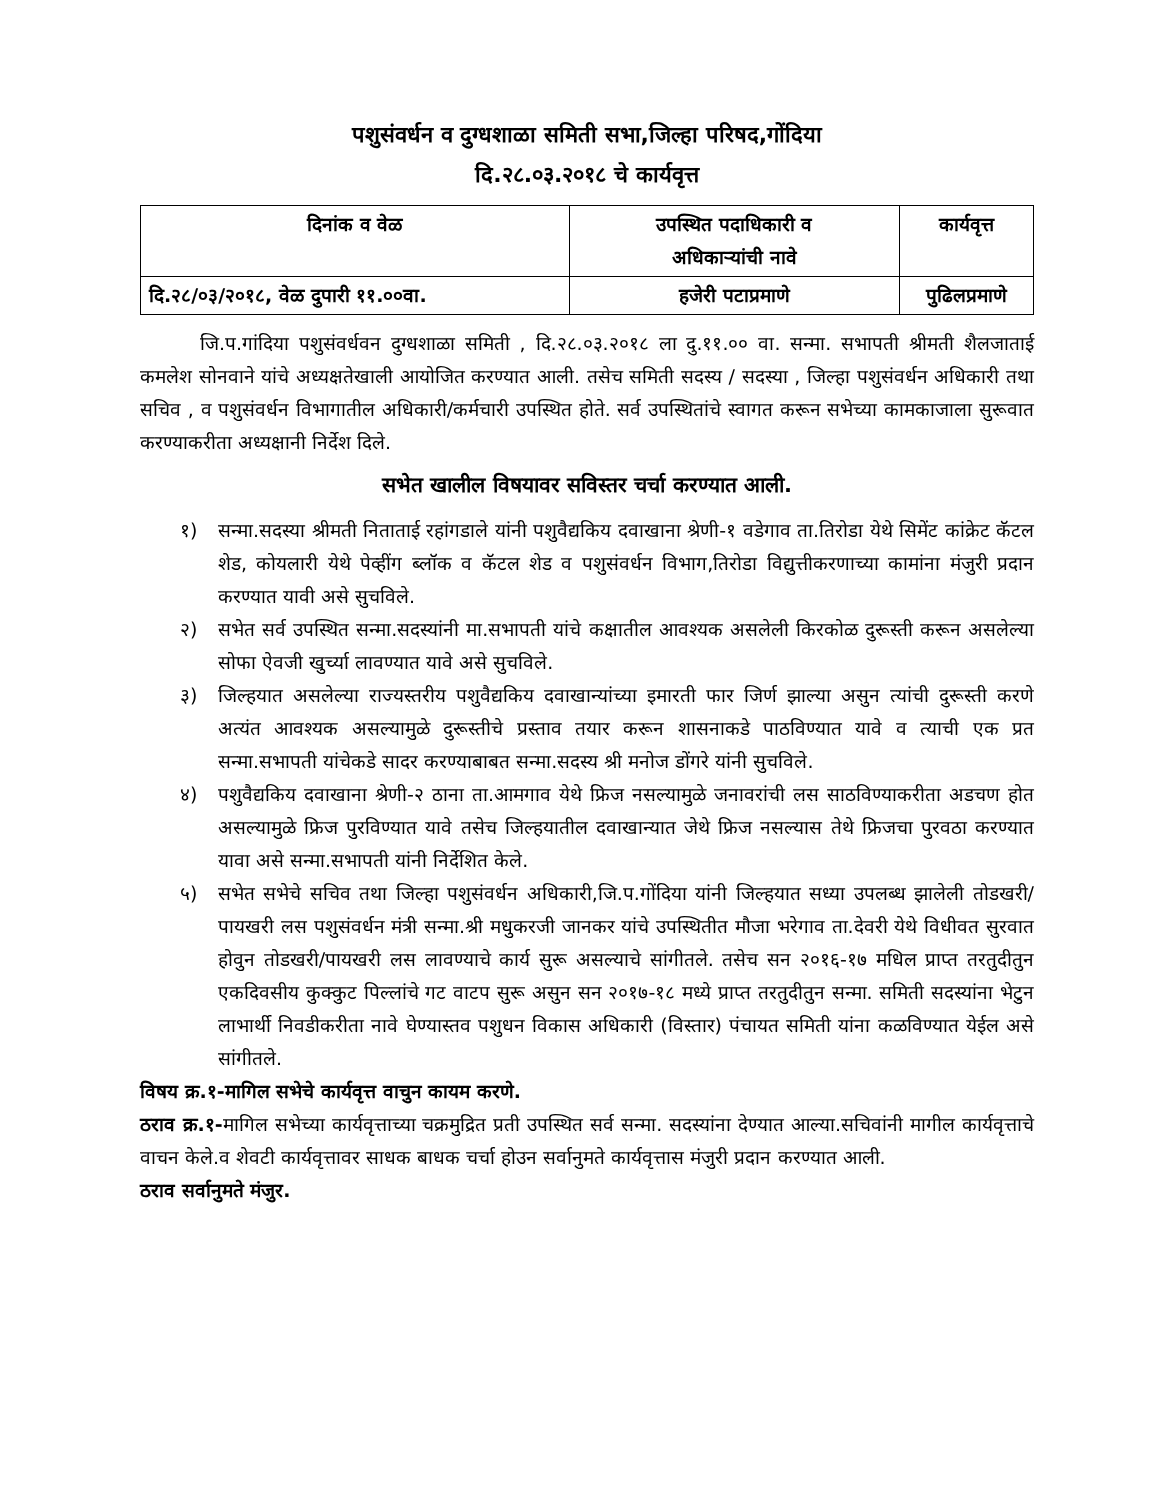पशुसंवर्धन व दुग्धशाळा समिती सभा,जिल्हा परिषद,गोंदिया
दि.२८.०३.२०१८ चे कार्यवृत्त
| दिनांक व वेळ | उपस्थित पदाधिकारी व अधिकाऱ्यांची नावे | कार्यवृत्त |
| --- | --- | --- |
| दि.२८/०३/२०१८, वेळ दुपारी ११.००वा. | हजेरी पटाप्रमाणे | पुढिलप्रमाणे |
जि.प.गांदिया पशुसंवर्धवन दुग्धशाळा समिती , दि.२८.०३.२०१८ ला दु.११.०० वा. सन्मा. सभापती श्रीमती शैलजाताई कमलेश सोनवाने यांचे अध्यक्षतेखाली आयोजित करण्यात आली. तसेच समिती सदस्य / सदस्या , जिल्हा पशुसंवर्धन अधिकारी तथा सचिव , व पशुसंवर्धन विभागातील अधिकारी/कर्मचारी उपस्थित होते. सर्व उपस्थितांचे स्वागत करून सभेच्या कामकाजाला सुरूवात करण्याकरीता अध्यक्षानी निर्देश दिले.
सभेत खालील विषयावर सविस्तर चर्चा करण्यात आली.
१) सन्मा.सदस्या श्रीमती निताताई रहांगडाले यांनी पशुवैद्यकिय दवाखाना श्रेणी-१ वडेगाव ता.तिरोडा येथे सिमेंट कांक्रेट कॅटल शेड, कोयलारी येथे पेव्हींग ब्लॉक व कॅटल शेड व पशुसंवर्धन विभाग,तिरोडा विद्युत्तीकरणाच्या कामांना मंजुरी प्रदान करण्यात यावी असे सुचविले.
२) सभेत सर्व उपस्थित सन्मा.सदस्यांनी मा.सभापती यांचे कक्षातील आवश्यक असलेली किरकोळ दुरूस्ती करून असलेल्या सोफा ऐवजी खुर्च्या लावण्यात यावे असे सुचविले.
३) जिल्हयात असलेल्या राज्यस्तरीय पशुवैद्यकिय दवाखान्यांच्या इमारती फार जिर्ण झाल्या असुन त्यांची दुरूस्ती करणे अत्यंत आवश्यक असल्यामुळे दुरूस्तीचे प्रस्ताव तयार करून शासनाकडे पाठविण्यात यावे व त्याची एक प्रत सन्मा.सभापती यांचेकडे सादर करण्याबाबत सन्मा.सदस्य श्री मनोज डोंगरे यांनी सुचविले.
४) पशुवैद्यकिय दवाखाना श्रेणी-२ ठाना ता.आमगाव येथे फ्रिज नसल्यामुळे जनावरांची लस साठविण्याकरीता अडचण होत असल्यामुळे फ्रिज पुरविण्यात यावे तसेच जिल्हयातील दवाखान्यात जेथे फ्रिज नसल्यास तेथे फ्रिजचा पुरवठा करण्यात यावा असे सन्मा.सभापती यांनी निर्देशित केले.
५) सभेत सभेचे सचिव तथा जिल्हा पशुसंवर्धन अधिकारी,जि.प.गोंदिया यांनी जिल्हयात सध्या उपलब्ध झालेली तोडखरी/पायखरी लस पशुसंवर्धन मंत्री सन्मा.श्री मधुकरजी जानकर यांचे उपस्थितीत मौजा भरेगाव ता.देवरी येथे विधीवत सुरवात होवुन तोडखरी/पायखरी लस लावण्याचे कार्य सुरू असल्याचे सांगीतले. तसेच सन २०१६-१७ मधिल प्राप्त तरतुदीतुन एकदिवसीय कुक्कुट पिल्लांचे गट वाटप सुरू असुन सन २०१७-१८ मध्ये प्राप्त तरतुदीतुन सन्मा. समिती सदस्यांना भेटुन लाभार्थी निवडीकरीता नावे घेण्यास्तव पशुधन विकास अधिकारी (विस्तार) पंचायत समिती यांना कळविण्यात येईल असे सांगीतले.
विषय क्र.१-मागिल सभेचे कार्यवृत्त वाचुन कायम करणे.
ठराव क्र.१-मागिल सभेच्या कार्यवृत्ताच्या चक्रमुद्रित प्रती उपस्थित सर्व सन्मा. सदस्यांना देण्यात आल्या.सचिवांनी मागील कार्यवृत्ताचे वाचन केले.व शेवटी कार्यवृत्तावर साधक बाधक चर्चा होउन सर्वानुमते कार्यवृत्तास मंजुरी प्रदान करण्यात आली.
ठराव सर्वानुमते मंजुर.